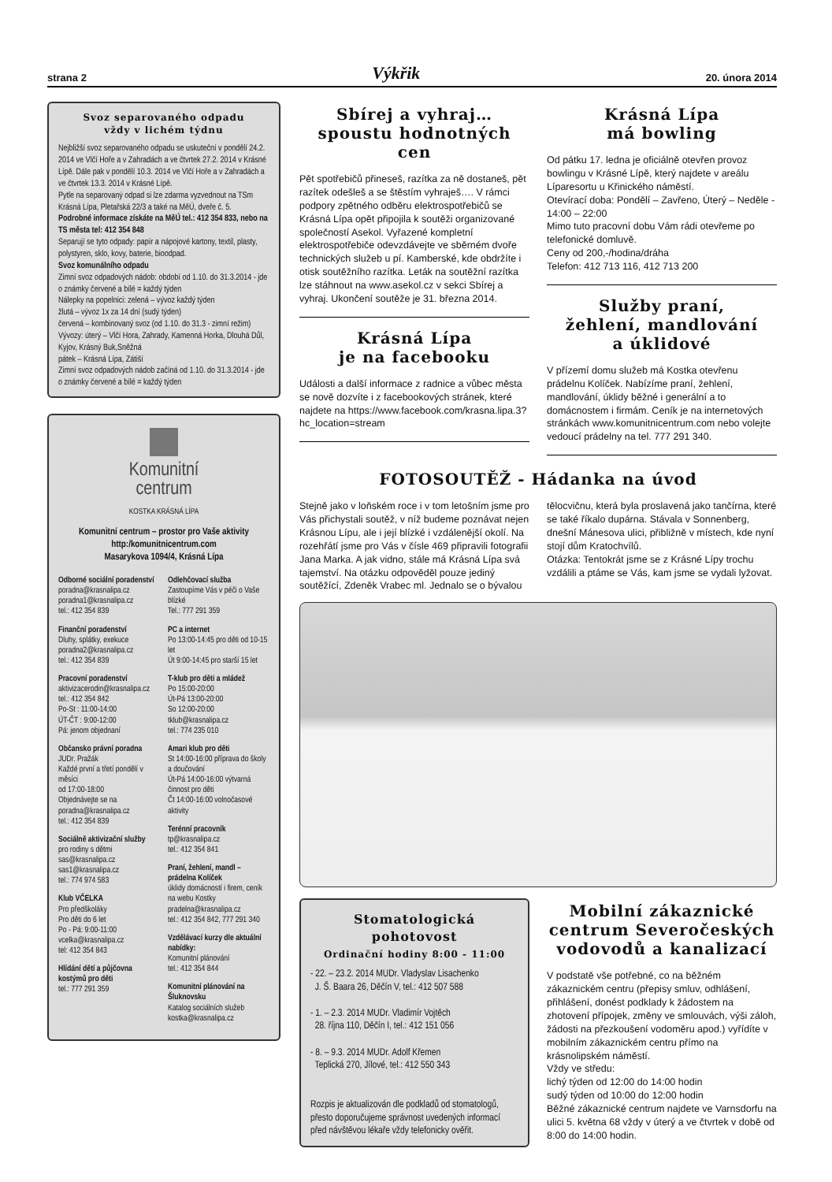strana 2 Výkřik 20. února 2014
Svoz separovaného odpadu
vždy v lichém týdnu
Nejbližší svoz separovaného odpadu se uskuteční v pondělí 24.2. 2014 ve Vlčí Hoře a v Zahradách a ve čtvrtek 27.2. 2014 v Krásné Lípě. Dále pak v pondělí 10.3. 2014 ve Vlčí Hoře a v Zahradách a ve čtvrtek 13.3. 2014 v Krásné Lípě.
Pytle na separovaný odpad si lze zdarma vyzvednout na TSm Krásná Lípa, Pletařská 22/3 a také na MěÚ, dveře č. 5.
Podrobné informace získáte na MěÚ tel.: 412 354 833, nebo na TS města tel: 412 354 848
Separují se tyto odpady: papír a nápojové kartony, textil, plasty, polystyren, sklo, kovy, baterie, bioodpad.
Svoz komunálního odpadu
Zimní svoz odpadových nádob: období od 1.10. do 31.3.2014 - jde o známky červené a bílé = každý týden
Nálepky na popelnici: zelená – vývoz každý týden
žlutá – vývoz 1x za 14 dní (sudý týden)
červená – kombinovaný svoz (od 1.10. do 31.3 - zimní režim)
Vývozy: úterý – Vlčí Hora, Zahrady, Kamenná Horka, Dlouhá Důl, Kyjov, Krásný Buk,Sněžná
pátek – Krásná Lípa, Zátiší
Zimní svoz odpadových nádob začíná od 1.10. do 31.3.2014 - jde o známky červené a bílé = každý týden
Komunitní
centrum
KOSTKA KRÁSNÁ LÍPA
Komunitní centrum – prostor pro Vaše aktivity
http:/komunitnicentrum.com
Masarykova 1094/4, Krásná Lípa
Odborné sociální poradenství
poradna@krasnalipa.cz
poradna1@krasnalipa.cz
tel.: 412 354 839
Finanční poradenství
Dluhy, splátky, exekuce
poradna2@krasnalipa.cz
tel.: 412 354 839
Pracovní poradenství
aktivizacerodin@krasnalipa.cz
tel.: 412 354 842
Po-St : 11:00-14:00
ÚT-ČT : 9:00-12:00
Pá: jenom objednaní
Občansko právní poradna
JUDr. Pražák
Každé první a třetí pondělí v měsíci
od 17:00-18:00
Objednávejte se na poradna@krasnalipa.cz
tel.: 412 354 839
Sociálně aktivizační služby
pro rodiny s dětmi
sas@krasnalipa.cz
sas1@krasnalipa.cz
tel.: 774 974 583
Klub VČELKA
Pro předškoláky
Pro děti do 6 let
Po - Pá: 9:00-11:00
vcelka@krasnalipa.cz
tel: 412 354 843
Hlídání dětí a půjčovna kostýmů pro děti
tel.: 777 291 359
Odlehčovací služba
Zastoupíme Vás v péči o Vaše blízké
Tel.: 777 291 359
PC a internet
Po 13:00-14:45 pro děti od 10-15 let
Út 9:00-14:45 pro starší 15 let
T-klub pro děti a mládež
Po 15:00-20:00
Út-Pá 13:00-20:00
So 12:00-20:00
tklub@krasnalipa.cz
tel.: 774 235 010
Amari klub pro děti
St 14:00-16:00 příprava do školy a doučování
Út-Pá 14:00-16:00 výtvarná činnost pro děti
Čt 14:00-16:00 volnočasové aktivity
Terénní pracovník
tp@krasnalipa.cz
tel.: 412 354 841
Praní, žehlení, mandl – prádelna Kolíček
úklidy domácností i firem, ceník na webu Kostky
pradelna@krasnalipa.cz
tel.: 412 354 842, 777 291 340
Vzdělávací kurzy dle aktuální nabídky:
Komunitní plánování
tel.: 412 354 844
Komunitní plánování na Šluknovsku
Katalog sociálních služeb
kostka@krasnalipa.cz
Sbírej a vyhraj…
spoustu hodnotných
cen
Pět spotřebičů přineseš, razítka za ně dostaneš, pět razítek odešleš a se štěstím vyhraješ…. V rámci podpory zpětného odběru elektrospotřebičů se Krásná Lípa opět připojila k soutěži organizované společností Asekol. Vyřazené kompletní elektrospotřebiče odevzdávejte ve sběrném dvoře technických služeb u pí. Kamberské, kde obdržíte i otisk soutěžního razítka. Leták na soutěžní razítka lze stáhnout na www.asekol.cz v sekci Sbírej a vyhraj. Ukončení soutěže je 31. března 2014.
Krásná Lípa
je na facebooku
Události a další informace z radnice a vůbec města se nově dozvíte i z facebookových stránek, které najdete na https://www.facebook.com/krasna.lipa.3?hc_location=stream
Krásná Lípa
má bowling
Od pátku 17. ledna je oficiálně otevřen provoz bowlingu v Krásné Lípě, který najdete v areálu Líparesortu u Křinického náměstí.
Otevírací doba: Pondělí – Zavřeno, Úterý – Neděle - 14:00 – 22:00
Mimo tuto pracovní dobu Vám rádi otevřeme po telefonické domluvě.
Ceny od 200,-/hodina/dráha
Telefon: 412 713 116, 412 713 200
Služby praní,
žehlení, mandlování
a úklidové
V přízemí domu služeb má Kostka otevřenu prádelnu Kolíček. Nabízíme praní, žehlení, mandlování, úklidy běžné i generální a to domácnostem i firmám. Ceník je na internetových stránkách www.komunitnicentrum.com nebo volejte vedoucí prádelny na tel. 777 291 340.
FOTOSOUTĚŽ - Hádanka na úvod
Stejně jako v loňském roce i v tom letošním jsme pro Vás přichystali soutěž, v níž budeme poznávat nejen Krásnou Lípu, ale i její blízké i vzdálenější okolí. Na rozehřátí jsme pro Vás v čísle 469 připravili fotografii Jana Marka. A jak vidno, stále má Krásná Lípa svá tajemství. Na otázku odpověděl pouze jediný soutěžící, Zdeněk Vrabec ml. Jednalo se o bývalou tělocvičnu, která byla proslavená jako tančírna, které se také říkalo dupárna. Stávala v Sonnenberg, dnešní Mánesova ulici, přibližně v místech, kde nyní stojí dům Kratochvílů.
Otázka: Tentokrát jsme se z Krásné Lípy trochu vzdálili a ptáme se Vás, kam jsme se vydali lyžovat.
Stomatologická pohotovost
Ordinační hodiny 8:00 - 11:00
- 22. – 23.2. 2014 MUDr. Vladyslav Lisachenko
J. Š. Baara 26, Děčín V, tel.: 412 507 588
- 1. – 2.3. 2014 MUDr. Vladimír Vojtěch
28. října 110, Děčín I, tel.: 412 151 056
- 8. – 9.3. 2014 MUDr. Adolf Křemen
Teplická 270, Jílové, tel.: 412 550 343
Rozpis je aktualizován dle podkladů od stomatologů, přesto doporučujeme správnost uvedených informací před návštěvou lékaře vždy telefonicky ověřit.
Mobilní zákaznické
centrum Severočeských
vodovodů a kanalizací
V podstatě vše potřebné, co na běžném zákaznickém centru (přepisy smluv, odhlášení, přihlášení, donést podklady k žádostem na zhotovení přípojek, změny ve smlouvách, výši záloh, žádosti na přezkoušení vodoměru apod.) vyřídíte v mobilním zákaznickém centru přímo na krásnolipském náměstí.
Vždy ve středu:
lichý týden od 12:00 do 14:00 hodin
sudý týden od 10:00 do 12:00 hodin
Běžné zákaznické centrum najdete ve Varnsdorfu na ulici 5. května 68 vždy v úterý a ve čtvrtek v době od 8:00 do 14:00 hodin.